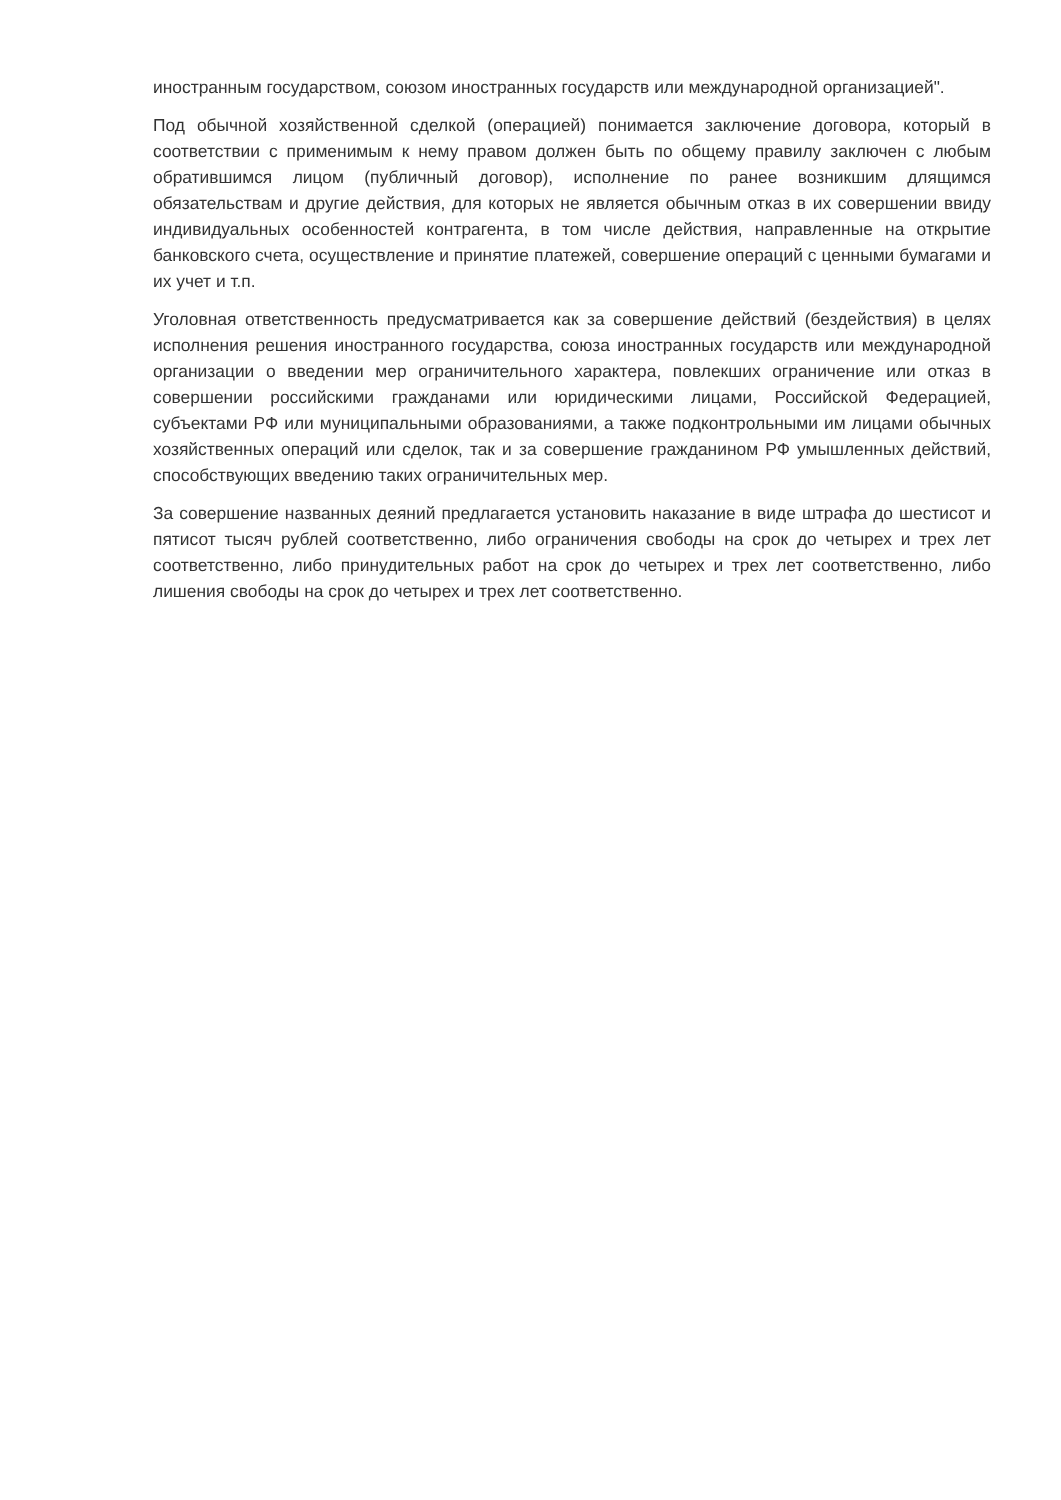иностранным государством, союзом иностранных государств или международной организацией".
Под обычной хозяйственной сделкой (операцией) понимается заключение договора, который в соответствии с применимым к нему правом должен быть по общему правилу заключен с любым обратившимся лицом (публичный договор), исполнение по ранее возникшим длящимся обязательствам и другие действия, для которых не является обычным отказ в их совершении ввиду индивидуальных особенностей контрагента, в том числе действия, направленные на открытие банковского счета, осуществление и принятие платежей, совершение операций с ценными бумагами и их учет и т.п.
Уголовная ответственность предусматривается как за совершение действий (бездействия) в целях исполнения решения иностранного государства, союза иностранных государств или международной организации о введении мер ограничительного характера, повлекших ограничение или отказ в совершении российскими гражданами или юридическими лицами, Российской Федерацией, субъектами РФ или муниципальными образованиями, а также подконтрольными им лицами обычных хозяйственных операций или сделок, так и за совершение гражданином РФ умышленных действий, способствующих введению таких ограничительных мер.
За совершение названных деяний предлагается установить наказание в виде штрафа до шестисот и пятисот тысяч рублей соответственно, либо ограничения свободы на срок до четырех и трех лет соответственно, либо принудительных работ на срок до четырех и трех лет соответственно, либо лишения свободы на срок до четырех и трех лет соответственно.